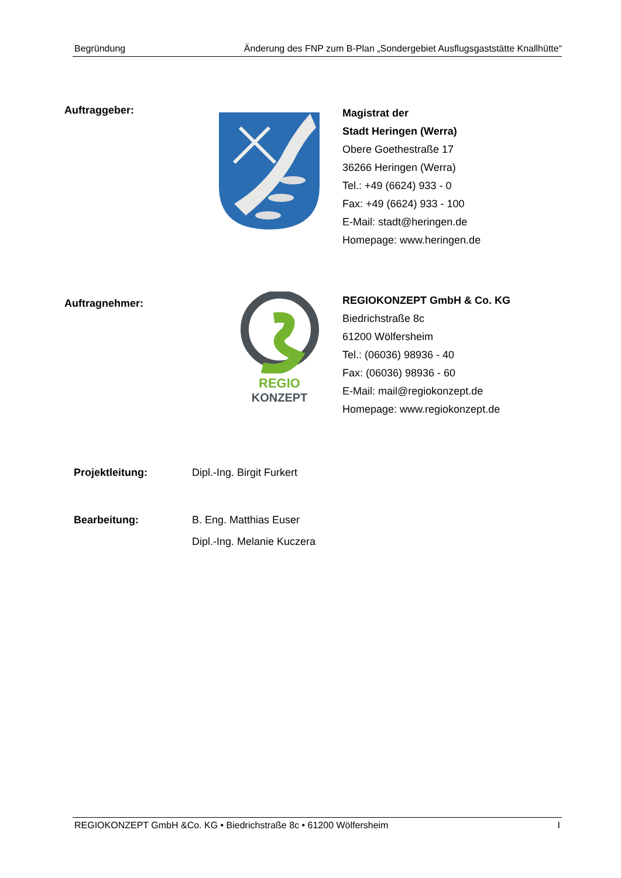Begründung Änderung des FNP zum B-Plan „Sondergebiet Ausflugsgaststätte Knallhütte“
Auftraggeber:
Magistrat der
Stadt Heringen (Werra)
Obere Goethestraße 17
36266 Heringen (Werra)
Tel.: +49 (6624) 933 - 0
Fax: +49 (6624) 933 - 100
E-Mail: stadt@heringen.de
Homepage: www.heringen.de
Auftragnehmer:
REGIO
KONZEPT
REGIOKONZEPT GmbH & Co. KG
Biedrichstraße 8c
61200 Wölfersheim
Tel.: (06036) 98936 - 40
Fax: (06036) 98936 - 60
E-Mail: mail@regiokonzept.de
Homepage: www.regiokonzept.de
Projektleitung: Dipl.-Ing. Birgit Furkert
Bearbeitung: B. Eng. Matthias Euser
Dipl.-Ing. Melanie Kuczera
REGIOKONZEPT GmbH &Co. KG • Biedrichstraße 8c • 61200 Wölfersheim I